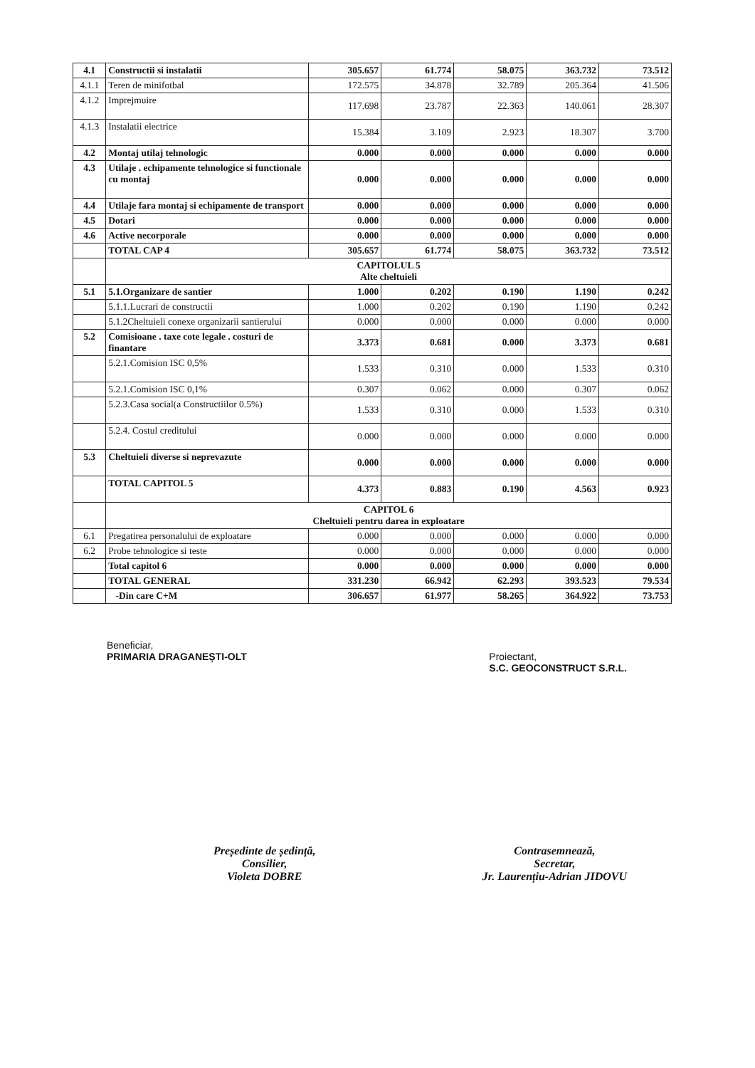| 4.1 | Constructii si instalatii | 305.657 | 61.774 | 58.075 | 363.732 | 73.512 |
| 4.1.1 | Teren de minifotbal | 172.575 | 34.878 | 32.789 | 205.364 | 41.506 |
| 4.1.2 | Imprejmuire | 117.698 | 23.787 | 22.363 | 140.061 | 28.307 |
| 4.1.3 | Instalatii electrice | 15.384 | 3.109 | 2.923 | 18.307 | 3.700 |
| 4.2 | Montaj utilaj tehnologic | 0.000 | 0.000 | 0.000 | 0.000 | 0.000 |
| 4.3 | Utilaje . echipamente tehnologice si functionale cu montaj | 0.000 | 0.000 | 0.000 | 0.000 | 0.000 |
| 4.4 | Utilaje fara montaj si echipamente de transport | 0.000 | 0.000 | 0.000 | 0.000 | 0.000 |
| 4.5 | Dotari | 0.000 | 0.000 | 0.000 | 0.000 | 0.000 |
| 4.6 | Active necorporale | 0.000 | 0.000 | 0.000 | 0.000 | 0.000 |
| | TOTAL CAP 4 | 305.657 | 61.774 | 58.075 | 363.732 | 73.512 |
| | CAPITOLUL 5 Alte cheltuieli | | | | | |
| 5.1 | 5.1.Organizare de santier | 1.000 | 0.202 | 0.190 | 1.190 | 0.242 |
| | 5.1.1.Lucrari de constructii | 1.000 | 0.202 | 0.190 | 1.190 | 0.242 |
| | 5.1.2Cheltuieli conexe organizarii santierului | 0.000 | 0.000 | 0.000 | 0.000 | 0.000 |
| 5.2 | Comisioane . taxe cote legale . costuri de finantare | 3.373 | 0.681 | 0.000 | 3.373 | 0.681 |
| | 5.2.1.Comision ISC 0,5% | 1.533 | 0.310 | 0.000 | 1.533 | 0.310 |
| | 5.2.1.Comision ISC 0,1% | 0.307 | 0.062 | 0.000 | 0.307 | 0.062 |
| | 5.2.3.Casa social(a Constructiilor 0.5%) | 1.533 | 0.310 | 0.000 | 1.533 | 0.310 |
| | 5.2.4. Costul creditului | 0.000 | 0.000 | 0.000 | 0.000 | 0.000 |
| 5.3 | Cheltuieli diverse si neprevazute | 0.000 | 0.000 | 0.000 | 0.000 | 0.000 |
| | TOTAL CAPITOL 5 | 4.373 | 0.883 | 0.190 | 4.563 | 0.923 |
| | CAPITOL 6 Cheltuieli pentru darea in exploatare | | | | | |
| 6.1 | Pregatirea personalului de exploatare | 0.000 | 0.000 | 0.000 | 0.000 | 0.000 |
| 6.2 | Probe tehnologice si teste | 0.000 | 0.000 | 0.000 | 0.000 | 0.000 |
| | Total capitol 6 | 0.000 | 0.000 | 0.000 | 0.000 | 0.000 |
| | TOTAL GENERAL | 331.230 | 66.942 | 62.293 | 393.523 | 79.534 |
| | -Din care C+M | 306.657 | 61.977 | 58.265 | 364.922 | 73.753 |
Beneficiar,
PRIMARIA DRAGANEȘTI-OLT
Proiectant,
S.C. GEOCONSTRUCT S.R.L.
Președinte de ședință,
Consilier,
Violeta DOBRE
Contrasemnează,
Secretar,
Jr. Laurențiu-Adrian JIDOVU